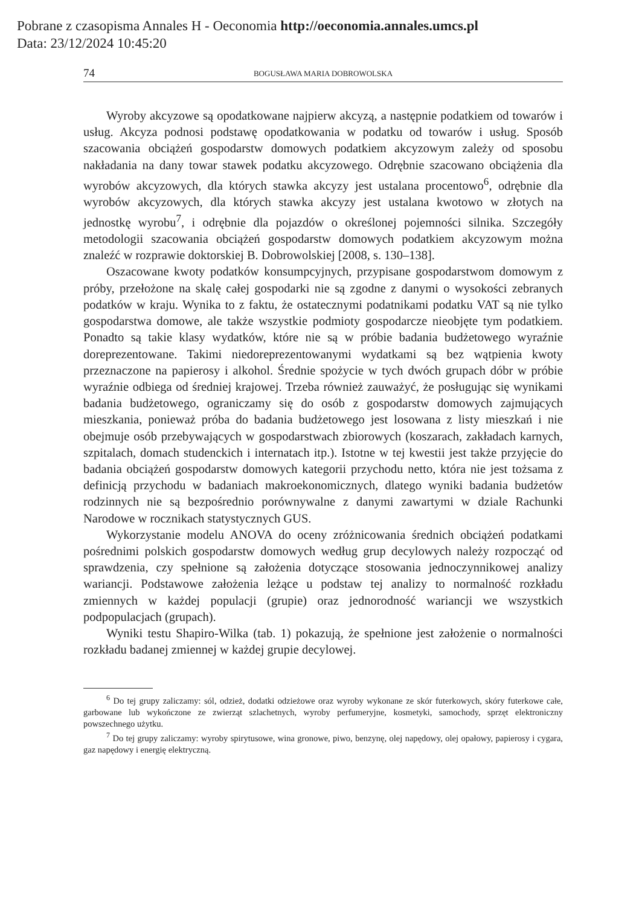Pobrane z czasopisma Annales H - Oeconomia http://oeconomia.annales.umcs.pl
Data: 23/12/2024 10:45:20
74 BOGUSŁAWA MARIA DOBROWOLSKA
Wyroby akcyzowe są opodatkowane najpierw akcyzą, a następnie podatkiem od towarów i usług. Akcyza podnosi podstawę opodatkowania w podatku od towarów i usług. Sposób szacowania obciążeń gospodarstw domowych podatkiem akcyzowym zależy od sposobu nakładania na dany towar stawek podatku akcyzowego. Odrębnie szacowano obciążenia dla wyrobów akcyzowych, dla których stawka akcyzy jest ustalana procentowo<sup>6</sup>, odrębnie dla wyrobów akcyzowych, dla których stawka akcyzy jest ustalana kwotowo w złotych na jednostkę wyrobu<sup>7</sup>, i odrębnie dla pojazdów o określonej pojemności silnika. Szczegóły metodologii szacowania obciążeń gospodarstw domowych podatkiem akcyzowym można znaleźć w rozprawie doktorskiej B. Dobrowolskiej [2008, s. 130–138].
Oszacowane kwoty podatków konsumpcyjnych, przypisane gospodarstwom domowym z próby, przełożone na skalę całej gospodarki nie są zgodne z danymi o wysokości zebranych podatków w kraju. Wynika to z faktu, że ostatecznymi podatnikami podatku VAT są nie tylko gospodarstwa domowe, ale także wszystkie podmioty gospodarcze nieobjęte tym podatkiem. Ponadto są takie klasy wydatków, które nie są w próbie badania budżetowego wyraźnie doreprezentowane. Takimi niedoreprezentowanymi wydatkami są bez wątpienia kwoty przeznaczone na papierosy i alkohol. Średnie spożycie w tych dwóch grupach dóbr w próbie wyraźnie odbiega od średniej krajowej. Trzeba również zauważyć, że posługując się wynikami badania budżetowego, ograniczamy się do osób z gospodarstw domowych zajmujących mieszkania, ponieważ próba do badania budżetowego jest losowana z listy mieszkań i nie obejmuje osób przebywających w gospodarstwach zbiorowych (koszarach, zakładach karnych, szpitalach, domach studenckich i internatach itp.). Istotne w tej kwestii jest także przyjęcie do badania obciążeń gospodarstw domowych kategorii przychodu netto, która nie jest tożsama z definicją przychodu w badaniach makroekonomicznych, dlatego wyniki badania budżetów rodzinnych nie są bezpośrednio porównywalne z danymi zawartymi w dziale Rachunki Narodowe w rocznikach statystycznych GUS.
Wykorzystanie modelu ANOVA do oceny zróżnicowania średnich obciążeń podatkami pośrednimi polskich gospodarstw domowych według grup decylowych należy rozpocząć od sprawdzenia, czy spełnione są założenia dotyczące stosowania jednoczynnikowej analizy wariancji. Podstawowe założenia leżące u podstaw tej analizy to normalność rozkładu zmiennych w każdej populacji (grupie) oraz jednorodność wariancji we wszystkich podpopulacjach (grupach).
Wyniki testu Shapiro-Wilka (tab. 1) pokazują, że spełnione jest założenie o normalności rozkładu badanej zmiennej w każdej grupie decylowej.
<sup>6</sup> Do tej grupy zaliczamy: sól, odzież, dodatki odzieżowe oraz wyroby wykonane ze skór futerkowych, skóry futerkowe całe, garbowane lub wykończone ze zwierząt szlachetnych, wyroby perfumeryjne, kosmetyki, samochody, sprzęt elektroniczny powszechnego użytku.
<sup>7</sup> Do tej grupy zaliczamy: wyroby spirytusowe, wina gronowe, piwo, benzynę, olej napędowy, olej opałowy, papierosy i cygara, gaz napędowy i energię elektryczną.